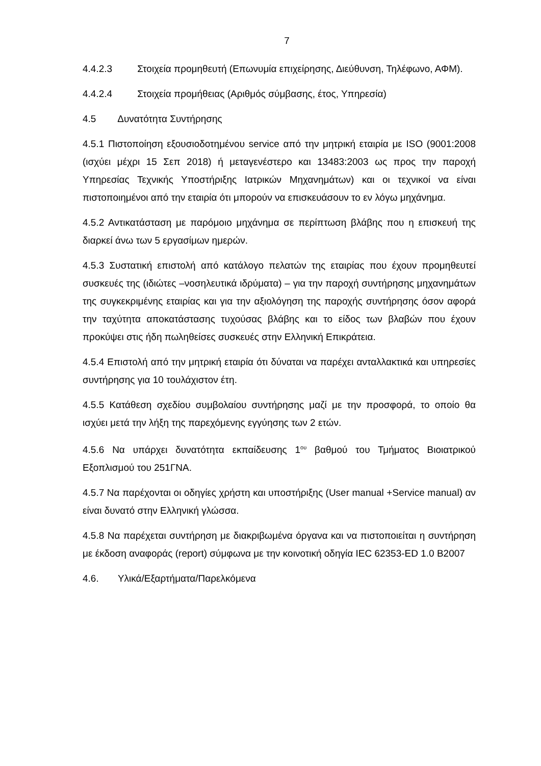7
4.4.2.3 Στοιχεία προμηθευτή (Επωνυμία επιχείρησης, Διεύθυνση, Τηλέφωνο, ΑΦΜ).
4.4.2.4 Στοιχεία προμήθειας (Αριθμός σύμβασης, έτος, Υπηρεσία)
4.5 Δυνατότητα Συντήρησης
4.5.1 Πιστοποίηση εξουσιοδοτημένου service από την μητρική εταιρία με ISO (9001:2008 (ισχύει μέχρι 15 Σεπ 2018) ή μεταγενέστερο και 13483:2003 ως προς την παροχή Υπηρεσίας Τεχνικής Υποστήριξης Ιατρικών Μηχανημάτων) και οι τεχνικοί να είναι πιστοποιημένοι από την εταιρία ότι μπορούν να επισκευάσουν το εν λόγω μηχάνημα.
4.5.2 Αντικατάσταση με παρόμοιο μηχάνημα σε περίπτωση βλάβης που η επισκευή της διαρκεί άνω των 5 εργασίμων ημερών.
4.5.3 Συστατική επιστολή από κατάλογο πελατών της εταιρίας που έχουν προμηθευτεί συσκευές της (ιδιώτες –νοσηλευτικά ιδρύματα) – για την παροχή συντήρησης μηχανημάτων της συγκεκριμένης εταιρίας και για την αξιολόγηση της παροχής συντήρησης όσον αφορά την ταχύτητα αποκατάστασης τυχούσας βλάβης και το είδος των βλαβών που έχουν προκύψει στις ήδη πωληθείσες συσκευές στην Ελληνική Επικράτεια.
4.5.4 Επιστολή από την μητρική εταιρία ότι δύναται να παρέχει ανταλλακτικά και υπηρεσίες συντήρησης για 10 τουλάχιστον έτη.
4.5.5 Κατάθεση σχεδίου συμβολαίου συντήρησης μαζί με την προσφορά, το οποίο θα ισχύει μετά την λήξη της παρεχόμενης εγγύησης των 2 ετών.
4.5.6 Να υπάρχει δυνατότητα εκπαίδευσης 1<sup>ου</sup> βαθμού του Τμήματος Βιοιατρικού Εξοπλισμού του 251ΓΝΑ.
4.5.7 Να παρέχονται οι οδηγίες χρήστη και υποστήριξης (User manual +Service manual) αν είναι δυνατό στην Ελληνική γλώσσα.
4.5.8 Να παρέχεται συντήρηση με διακριβωμένα όργανα και να πιστοποιείται η συντήρηση με έκδοση αναφοράς (report) σύμφωνα με την κοινοτική οδηγία IEC 62353-ED 1.0 B2007
4.6. Υλικά/Εξαρτήματα/Παρελκόμενα